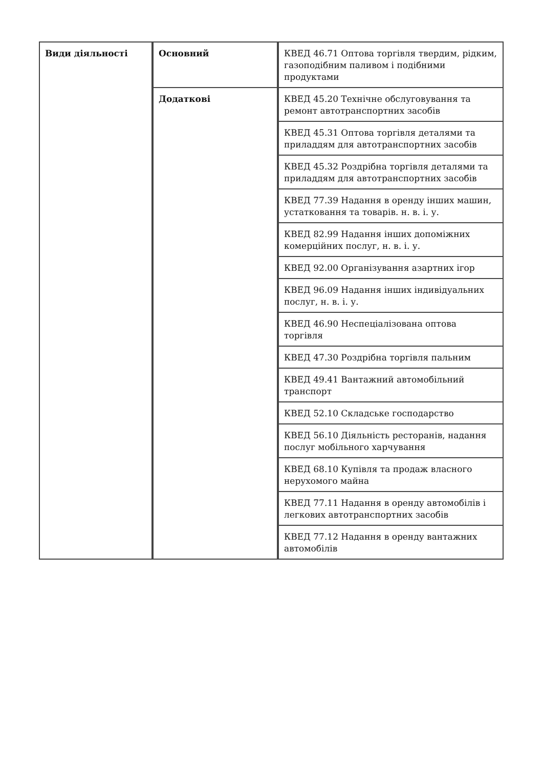| Види діяльності | Основний | КВЕД 46.71 Оптова торгівля твердим, рідким, газоподібним паливом і подібними продуктами |
| | Додаткові | КВЕД 45.20 Технічне обслуговування та ремонт автотранспортних засобів |
| | | КВЕД 45.31 Оптова торгівля деталями та приладдям для автотранспортних засобів |
| | | КВЕД 45.32 Роздрібна торгівля деталями та приладдям для автотранспортних засобів |
| | | КВЕД 77.39 Надання в оренду інших машин, устатковання та товарів. н. в. і. у. |
| | | КВЕД 82.99 Надання інших допоміжних комерційних послуг, н. в. і. у. |
| | | КВЕД 92.00 Організування азартних ігор |
| | | КВЕД 96.09 Надання інших індивідуальних послуг, н. в. і. у. |
| | | КВЕД 46.90 Неспеціалізована оптова торгівля |
| | | КВЕД 47.30 Роздрібна торгівля пальним |
| | | КВЕД 49.41 Вантажний автомобільний транспорт |
| | | КВЕД 52.10 Складське господарство |
| | | КВЕД 56.10 Діяльність ресторанів, надання послуг мобільного харчування |
| | | КВЕД 68.10 Купівля та продаж власного нерухомого майна |
| | | КВЕД 77.11 Надання в оренду автомобілів і легкових автотранспортних засобів |
| | | КВЕД 77.12 Надання в оренду вантажних автомобілів |